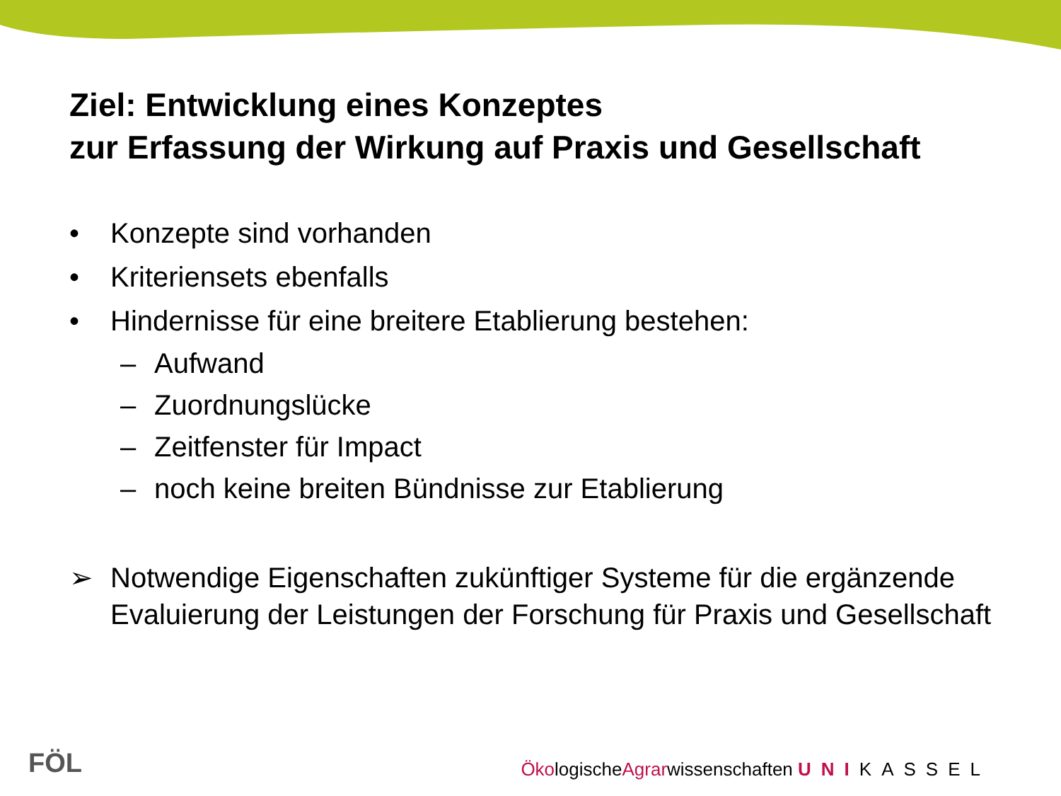Ziel: Entwicklung eines Konzeptes
zur Erfassung der Wirkung auf Praxis und Gesellschaft
• Konzepte sind vorhanden
• Kriteriensets ebenfalls
• Hindernisse für eine breitere Etablierung bestehen:
– Aufwand
– Zuordnungslücke
– Zeitfenster für Impact
– noch keine breiten Bündnisse zur Etablierung
➢ Notwendige Eigenschaften zukünftiger Systeme für die ergänzende Evaluierung der Leistungen der Forschung für Praxis und Gesellschaft
FÖL
ÖkologischeAgrarwissenschaften UNI KASSEL